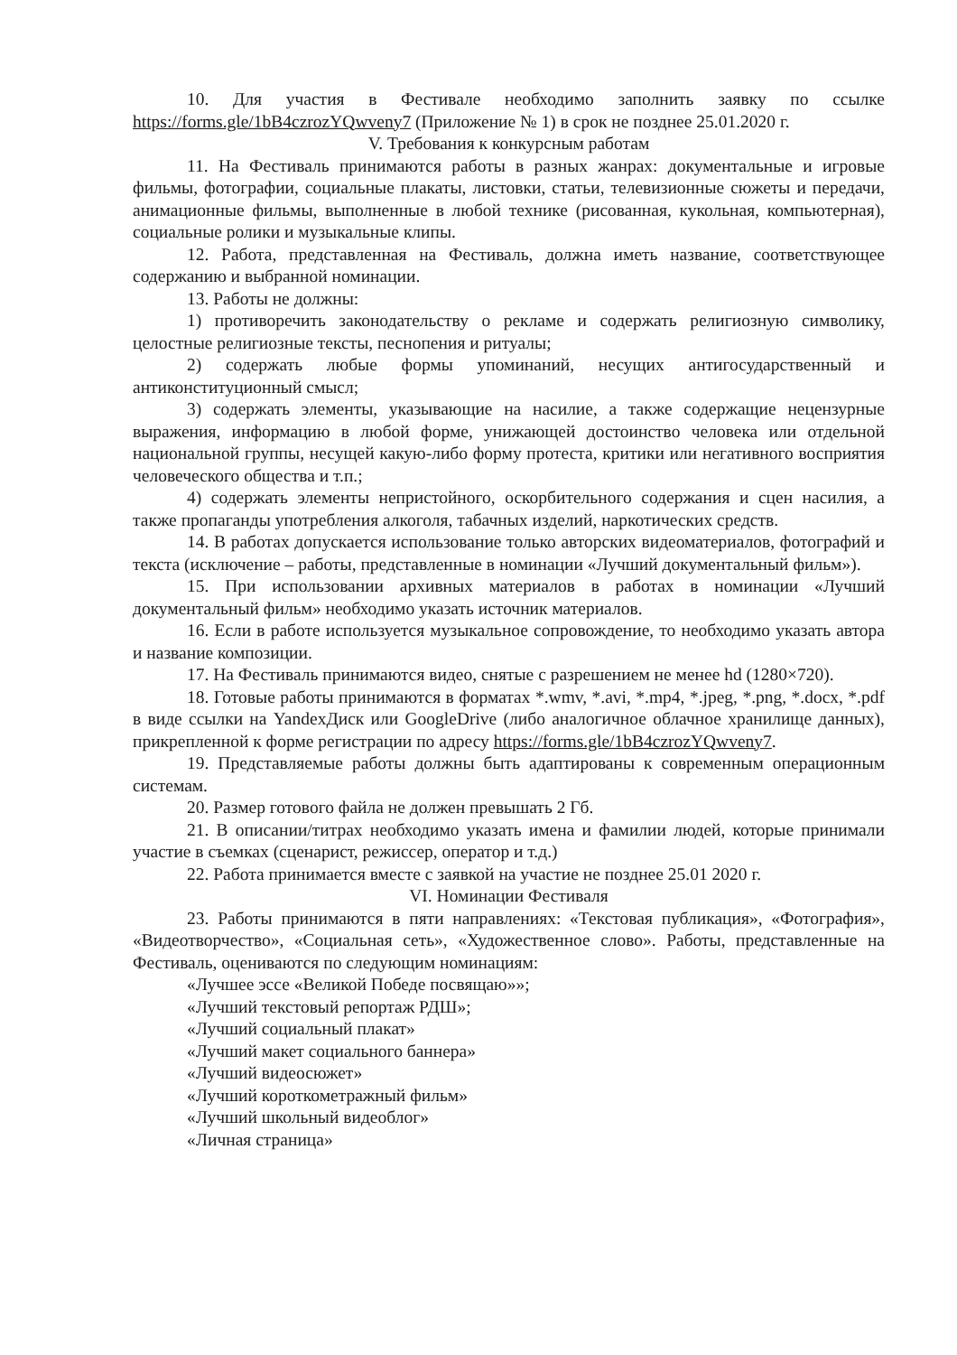10. Для участия в Фестивале необходимо заполнить заявку по ссылке https://forms.gle/1bB4czrozYQwveny7 (Приложение № 1) в срок не позднее 25.01.2020 г.
V. Требования к конкурсным работам
11. На Фестиваль принимаются работы в разных жанрах: документальные и игровые фильмы, фотографии, социальные плакаты, листовки, статьи, телевизионные сюжеты и передачи, анимационные фильмы, выполненные в любой технике (рисованная, кукольная, компьютерная), социальные ролики и музыкальные клипы.
12. Работа, представленная на Фестиваль, должна иметь название, соответствующее содержанию и выбранной номинации.
13. Работы не должны:
1) противоречить законодательству о рекламе и содержать религиозную символику, целостные религиозные тексты, песнопения и ритуалы;
2) содержать любые формы упоминаний, несущих антигосударственный и антиконституционный смысл;
3) содержать элементы, указывающие на насилие, а также содержащие нецензурные выражения, информацию в любой форме, унижающей достоинство человека или отдельной национальной группы, несущей какую-либо форму протеста, критики или негативного восприятия человеческого общества и т.п.;
4) содержать элементы непристойного, оскорбительного содержания и сцен насилия, а также пропаганды употребления алкоголя, табачных изделий, наркотических средств.
14. В работах допускается использование только авторских видеоматериалов, фотографий и текста (исключение – работы, представленные в номинации «Лучший документальный фильм»).
15. При использовании архивных материалов в работах в номинации «Лучший документальный фильм» необходимо указать источник материалов.
16. Если в работе используется музыкальное сопровождение, то необходимо указать автора и название композиции.
17. На Фестиваль принимаются видео, снятые с разрешением не менее hd (1280×720).
18. Готовые работы принимаются в форматах *.wmv, *.avi, *.mp4, *.jpeg, *.png, *.docx, *.pdf в виде ссылки на YandexДиск или GoogleDrive (либо аналогичное облачное хранилище данных), прикрепленной к форме регистрации по адресу https://forms.gle/1bB4czrozYQwveny7.
19. Представляемые работы должны быть адаптированы к современным операционным системам.
20. Размер готового файла не должен превышать 2 Гб.
21. В описании/титрах необходимо указать имена и фамилии людей, которые принимали участие в съемках (сценарист, режиссер, оператор и т.д.)
22. Работа принимается вместе с заявкой на участие не позднее 25.01 2020 г.
VI. Номинации Фестиваля
23. Работы принимаются в пяти направлениях: «Текстовая публикация», «Фотография», «Видеотворчество», «Социальная сеть», «Художественное слово». Работы, представленные на Фестиваль, оцениваются по следующим номинациям:
«Лучшее эссе «Великой Победе посвящаю»»;
«Лучший текстовый репортаж РДШ»;
«Лучший социальный плакат»
«Лучший макет социального баннера»
«Лучший видеосюжет»
«Лучший короткометражный фильм»
«Лучший школьный видеоблог»
«Личная страница»